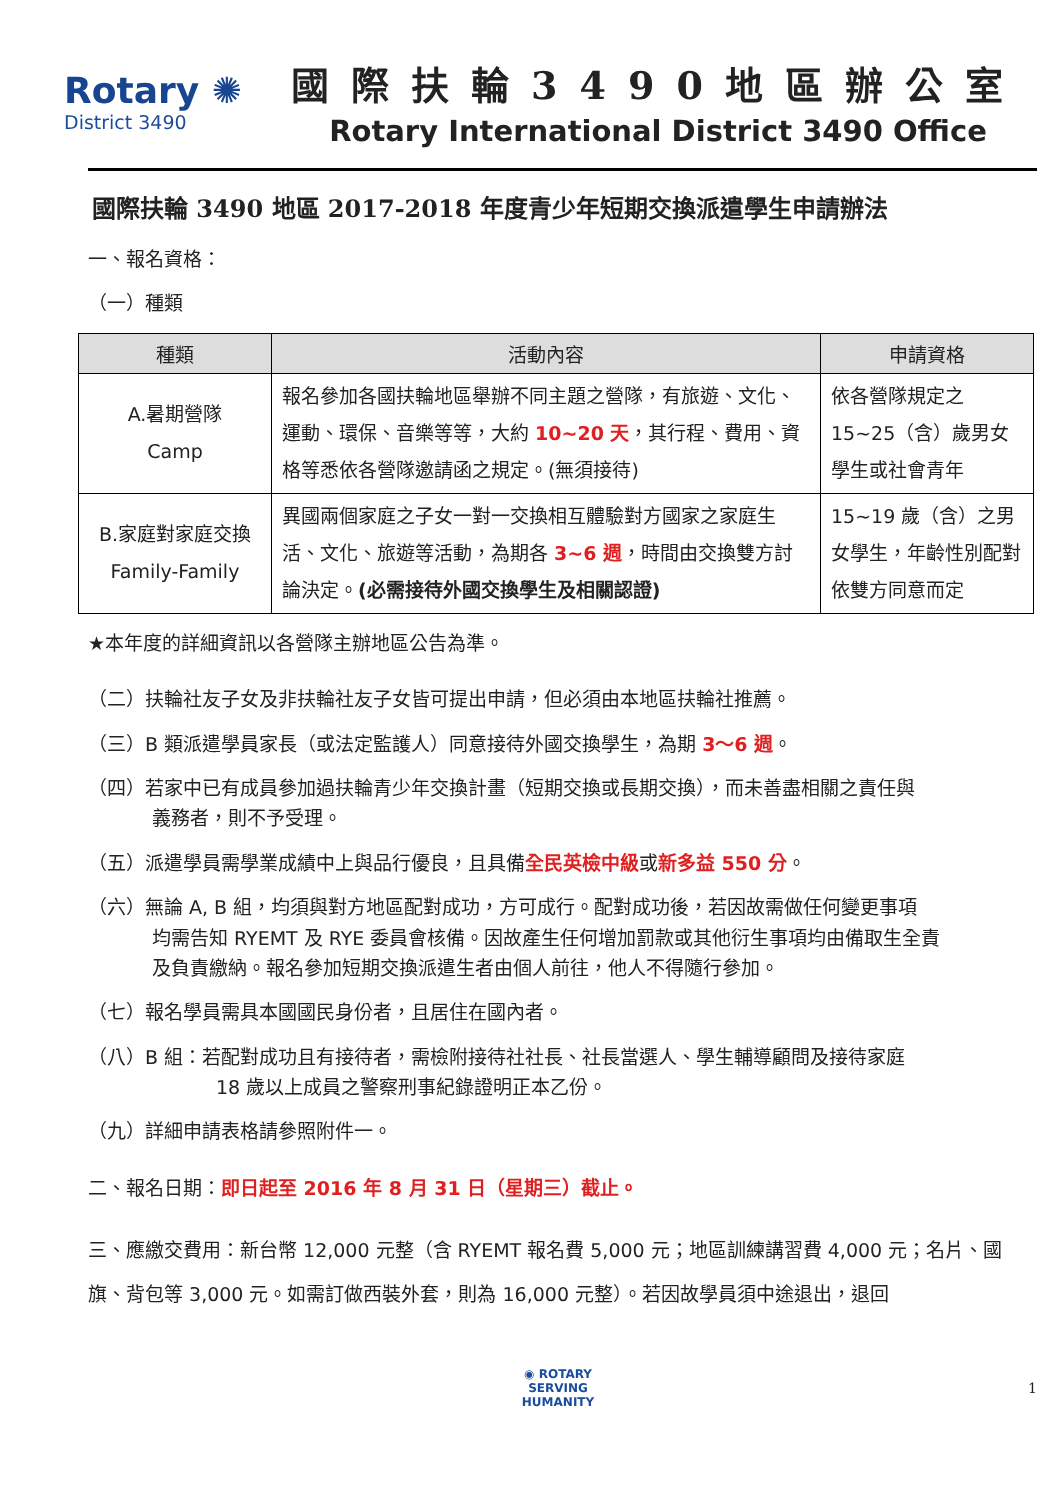Rotary ✺
District 3490
國際扶輪3490地區辦公室
Rotary International District 3490 Office
國際扶輪 3490 地區 2017-2018 年度青少年短期交換派遣學生申請辦法
一、報名資格：
（一）種類
| 種類 | 活動內容 | 申請資格 |
| --- | --- | --- |
| A.暑期營隊 Camp | 報名參加各國扶輪地區舉辦不同主題之營隊，有旅遊、文化、運動、環保、音樂等等，大約 10~20 天 ，其行程、費用、資格等悉依各營隊邀請函之規定。(無須接待) | 依各營隊規定之 15~25（含）歲男女學生或社會青年 |
| B.家庭對家庭交換 Family-Family | 異國兩個家庭之子女一對一交換相互體驗對方國家之家庭生活、文化、旅遊等活動，為期各 3~6 週 ，時間由交換雙方討論決定。 (必需接待外國交換學生及相關認證) | 15~19 歲（含）之男女學生，年齡性別配對依雙方同意而定 |
★本年度的詳細資訊以各營隊主辦地區公告為準。
（二）扶輪社友子女及非扶輪社友子女皆可提出申請，但必須由本地區扶輪社推薦。
（三）B 類派遣學員家長（或法定監護人）同意接待外國交換學生，為期 3～6 週。
（四）若家中已有成員參加過扶輪青少年交換計畫（短期交換或長期交換），而未善盡相關之責任與
義務者，則不予受理。
（五）派遣學員需學業成績中上與品行優良，且具備全民英檢中級或新多益 550 分。
（六）無論 A, B 組，均須與對方地區配對成功，方可成行。配對成功後，若因故需做任何變更事項
均需告知 RYEMT 及 RYE 委員會核備。因故產生任何增加罰款或其他衍生事項均由備取生全責
及負責繳納。報名參加短期交換派遣生者由個人前往，他人不得隨行參加。
（七）報名學員需具本國國民身份者，且居住在國內者。
（八）B 組：若配對成功且有接待者，需檢附接待社社長、社長當選人、學生輔導顧問及接待家庭
18 歲以上成員之警察刑事紀錄證明正本乙份。
（九）詳細申請表格請參照附件一。
二、報名日期：即日起至 2016 年 8 月 31 日（星期三）截止。
三、應繳交費用：新台幣 12,000 元整（含 RYEMT 報名費 5,000 元；地區訓練講習費 4,000 元；名片、國旗、背包等 3,000 元。如需訂做西裝外套，則為 16,000 元整）。若因故學員須中途退出，退回
◉ ROTARY
SERVING
HUMANITY
1